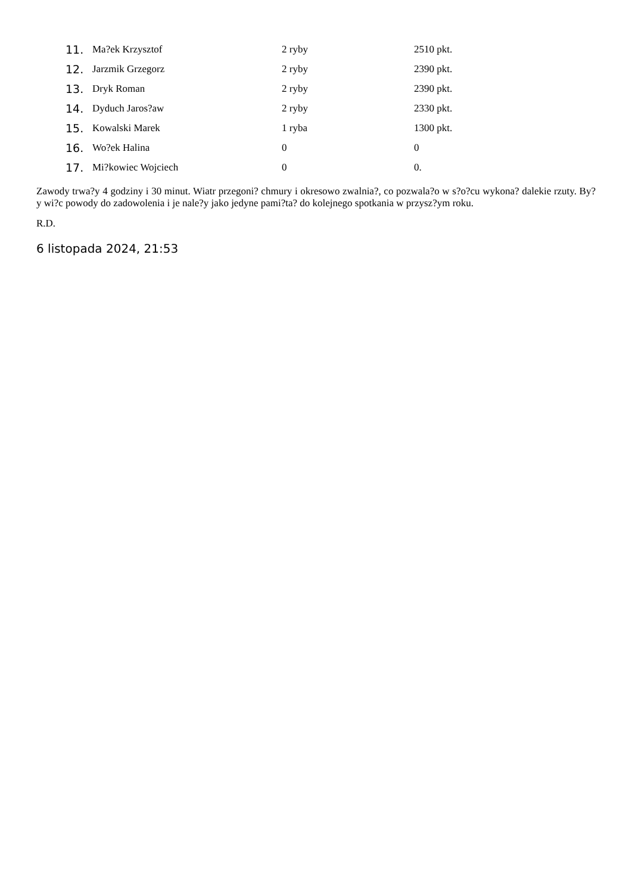11. Ma?ek Krzysztof 2 ryby 2510 pkt.
12. Jarzmik Grzegorz 2 ryby 2390 pkt.
13. Dryk Roman 2 ryby 2390 pkt.
14. Dyduch Jaros?aw 2 ryby 2330 pkt.
15. Kowalski Marek 1 ryba 1300 pkt.
16. Wo?ek Halina 0 0
17. Mi?kowiec Wojciech 0 0.
Zawody trwa?y 4 godziny i 30 minut. Wiatr przegoni? chmury i okresowo zwalnia?, co pozwala?o w s?o?cu wykona? dalekie rzuty. By?y wi?c powody do zadowolenia i je nale?y jako jedyne pami?ta? do kolejnego spotkania w przysz?ym roku.
R.D.
6 listopada 2024, 21:53